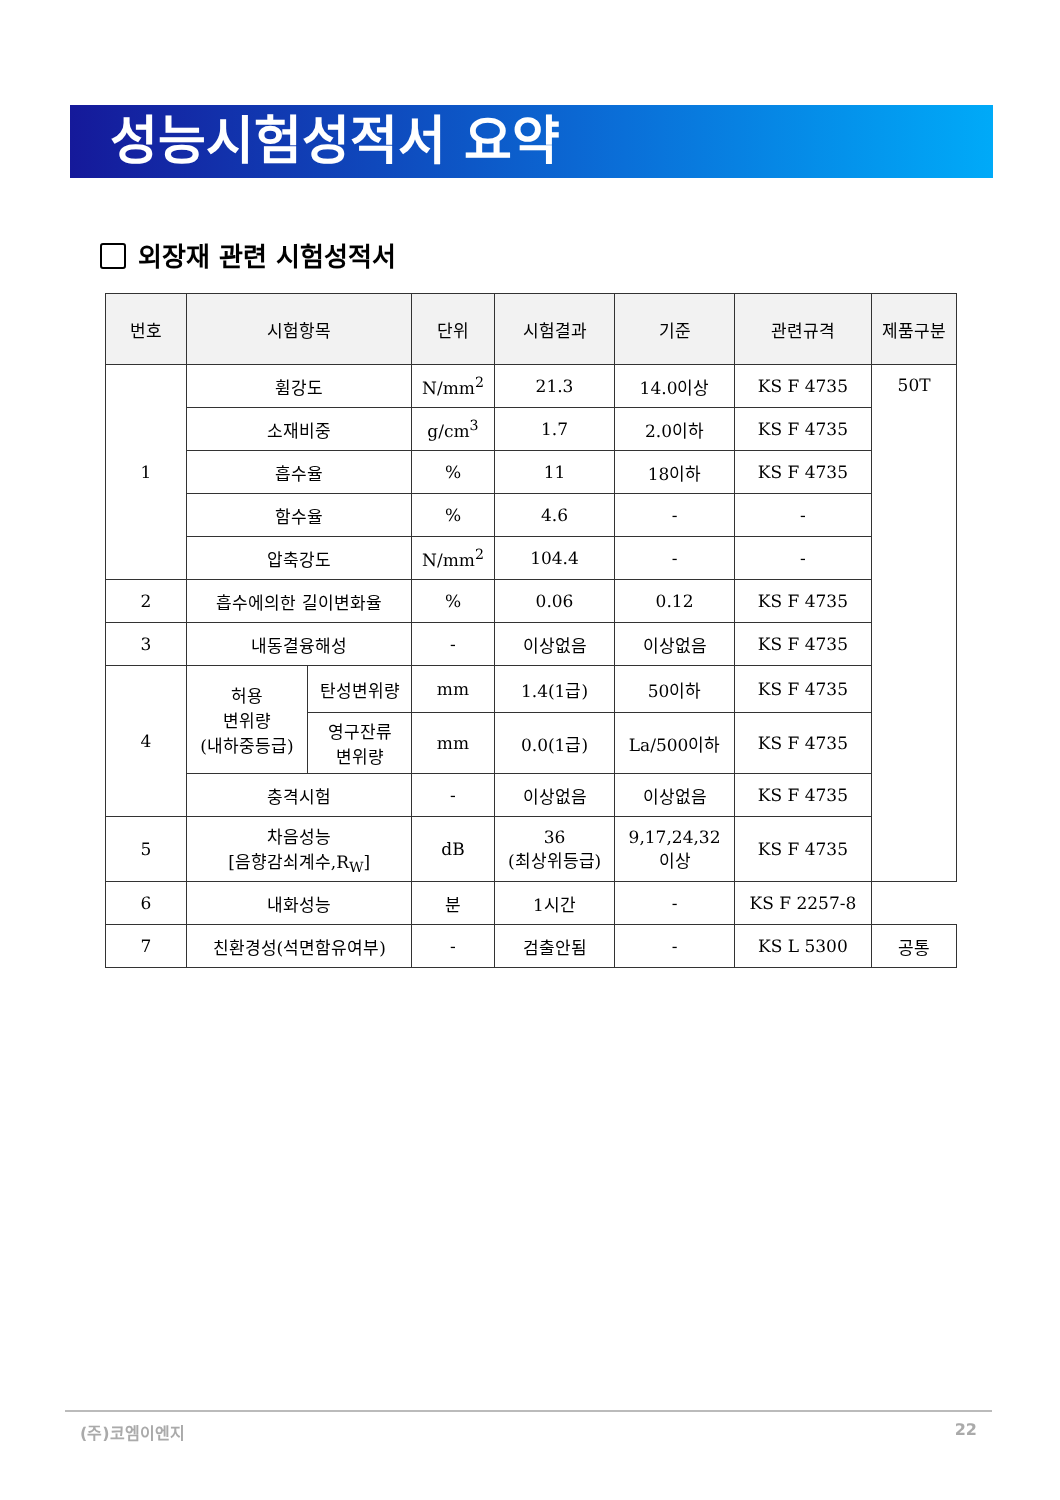성능시험성적서 요약
외장재 관련 시험성적서
| 번호 | 시험항목 | | 단위 | 시험결과 | 기준 | 관련규격 | 제품구분 |
| --- | --- | --- | --- | --- | --- | --- | --- |
| 1 | 휨강도 | | N/mm<sup>2</sup> | 21.3 | 14.0이상 | KS F 4735 | 50T |
| | 소재비중 | | g/cm<sup>3</sup> | 1.7 | 2.0이하 | KS F 4735 | |
| | 흡수율 | | % | 11 | 18이하 | KS F 4735 | |
| | 함수율 | | % | 4.6 | - | - | |
| | 압축강도 | | N/mm<sup>2</sup> | 104.4 | - | - | |
| 2 | 흡수에의한 길이변화율 | | % | 0.06 | 0.12 | KS F 4735 | |
| 3 | 내동결융해성 | | - | 이상없음 | 이상없음 | KS F 4735 | |
| 4 | 허용 변위량 (내하중등급) | 탄성변위량 | mm | 1.4(1급) | 50이하 | KS F 4735 | |
| | | 영구잔류 변위량 | mm | 0.0(1급) | La/500이하 | KS F 4735 | |
| | 충격시험 | | - | 이상없음 | 이상없음 | KS F 4735 | |
| 5 | 차음성능 [음향감쇠계수,R<sub>W</sub>] | | dB | 36 (최상위등급) | 9,17,24,32 이상 | KS F 4735 | |
| 6 | 내화성능 | | 분 | 1시간 | - | KS F 2257-8 | |
| 7 | 친환경성(석면함유여부) | | - | 검출안됨 | - | KS L 5300 | 공통 |
(주)코엠이엔지 22